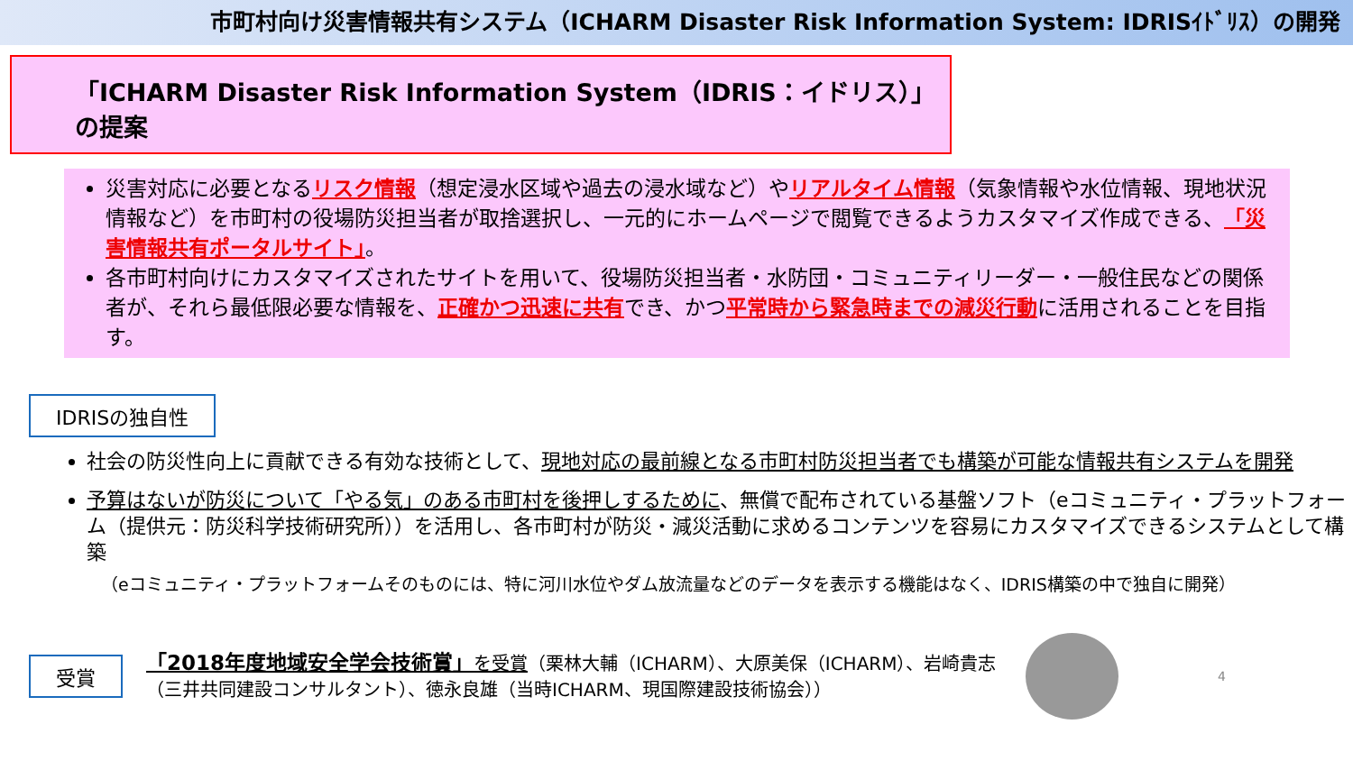市町村向け災害情報共有システム（ICHARM Disaster Risk Information System: IDRISｲﾄﾞﾘｽ）の開発
「ICHARM Disaster Risk Information System（IDRIS：イドリス）」の提案
災害対応に必要となるリスク情報（想定浸水区域や過去の浸水域など）やリアルタイム情報（気象情報や水位情報、現地状況情報など）を市町村の役場防災担当者が取捨選択し、一元的にホームページで閲覧できるようカスタマイズ作成できる、「災害情報共有ポータルサイト」。
各市町村向けにカスタマイズされたサイトを用いて、役場防災担当者・水防団・コミュニティリーダー・一般住民などの関係者が、それら最低限必要な情報を、正確かつ迅速に共有でき、かつ平常時から緊急時までの減災行動に活用されることを目指す。
IDRISの独自性
社会の防災性向上に貢献できる有効な技術として、現地対応の最前線となる市町村防災担当者でも構築が可能な情報共有システムを開発
予算はないが防災について「やる気」のある市町村を後押しするために、無償で配布されている基盤ソフト（eコミュニティ・プラットフォーム（提供元：防災科学技術研究所））を活用し、各市町村が防災・減災活動に求めるコンテンツを容易にカスタマイズできるシステムとして構築
（eコミュニティ・プラットフォームそのものには、特に河川水位やダム放流量などのデータを表示する機能はなく、IDRIS構築の中で独自に開発）
受賞
「2018年度地域安全学会技術賞」を受賞（栗林大輔（ICHARM）、大原美保（ICHARM）、岩崎貴志（三井共同建設コンサルタント）、徳永良雄（当時ICHARM、現国際建設技術協会））
4